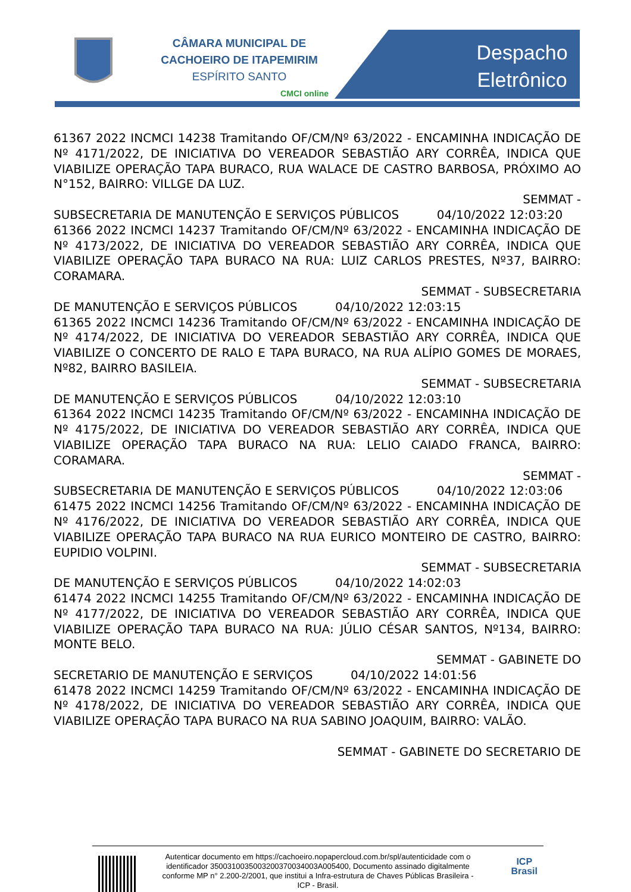CÂMARA MUNICIPAL DE
CACHOEIRO DE ITAPEMIRIM
ESPÍRITO SANTO
CMCI online
Despacho
Eletrônico
61367 2022 INCMCI 14238 Tramitando OF/CM/Nº 63/2022 - ENCAMINHA INDICAÇÃO DE Nº 4171/2022, DE INICIATIVA DO VEREADOR SEBASTIÃO ARY CORRÊA, INDICA QUE VIABILIZE OPERAÇÃO TAPA BURACO, RUA WALACE DE CASTRO BARBOSA, PRÓXIMO AO N°152, BAIRRO: VILLGE DA LUZ.
SEMMAT -
SUBSECRETARIA DE MANUTENÇÃO E SERVIÇOS PÚBLICOS 04/10/2022 12:03:20
61366 2022 INCMCI 14237 Tramitando OF/CM/Nº 63/2022 - ENCAMINHA INDICAÇÃO DE Nº 4173/2022, DE INICIATIVA DO VEREADOR SEBASTIÃO ARY CORRÊA, INDICA QUE VIABILIZE OPERAÇÃO TAPA BURACO NA RUA: LUIZ CARLOS PRESTES, Nº37, BAIRRO: CORAMARA.
SEMMAT - SUBSECRETARIA
DE MANUTENÇÃO E SERVIÇOS PÚBLICOS 04/10/2022 12:03:15
61365 2022 INCMCI 14236 Tramitando OF/CM/Nº 63/2022 - ENCAMINHA INDICAÇÃO DE Nº 4174/2022, DE INICIATIVA DO VEREADOR SEBASTIÃO ARY CORRÊA, INDICA QUE VIABILIZE O CONCERTO DE RALO E TAPA BURACO, NA RUA ALÍPIO GOMES DE MORAES, Nº82, BAIRRO BASILEIA.
SEMMAT - SUBSECRETARIA
DE MANUTENÇÃO E SERVIÇOS PÚBLICOS 04/10/2022 12:03:10
61364 2022 INCMCI 14235 Tramitando OF/CM/Nº 63/2022 - ENCAMINHA INDICAÇÃO DE Nº 4175/2022, DE INICIATIVA DO VEREADOR SEBASTIÃO ARY CORRÊA, INDICA QUE VIABILIZE OPERAÇÃO TAPA BURACO NA RUA: LELIO CAIADO FRANCA, BAIRRO: CORAMARA.
SEMMAT -
SUBSECRETARIA DE MANUTENÇÃO E SERVIÇOS PÚBLICOS 04/10/2022 12:03:06
61475 2022 INCMCI 14256 Tramitando OF/CM/Nº 63/2022 - ENCAMINHA INDICAÇÃO DE Nº 4176/2022, DE INICIATIVA DO VEREADOR SEBASTIÃO ARY CORRÊA, INDICA QUE VIABILIZE OPERAÇÃO TAPA BURACO NA RUA EURICO MONTEIRO DE CASTRO, BAIRRO: EUPIDIO VOLPINI.
SEMMAT - SUBSECRETARIA
DE MANUTENÇÃO E SERVIÇOS PÚBLICOS 04/10/2022 14:02:03
61474 2022 INCMCI 14255 Tramitando OF/CM/Nº 63/2022 - ENCAMINHA INDICAÇÃO DE Nº 4177/2022, DE INICIATIVA DO VEREADOR SEBASTIÃO ARY CORRÊA, INDICA QUE VIABILIZE OPERAÇÃO TAPA BURACO NA RUA: JÚLIO CÉSAR SANTOS, Nº134, BAIRRO: MONTE BELO.
SEMMAT - GABINETE DO
SECRETARIO DE MANUTENÇÃO E SERVIÇOS 04/10/2022 14:01:56
61478 2022 INCMCI 14259 Tramitando OF/CM/Nº 63/2022 - ENCAMINHA INDICAÇÃO DE Nº 4178/2022, DE INICIATIVA DO VEREADOR SEBASTIÃO ARY CORRÊA, INDICA QUE VIABILIZE OPERAÇÃO TAPA BURACO NA RUA SABINO JOAQUIM, BAIRRO: VALÃO.
SEMMAT - GABINETE DO SECRETARIO DE
Autenticar documento em https://cachoeiro.nopapercloud.com.br/spl/autenticidade com o identificador 350031003500320037003400​3A005400, Documento assinado digitalmente conforme MP n° 2.200-2/2001, que institui a Infra-estrutura de Chaves Públicas Brasileira - ICP - Brasil.
ICP
Brasil